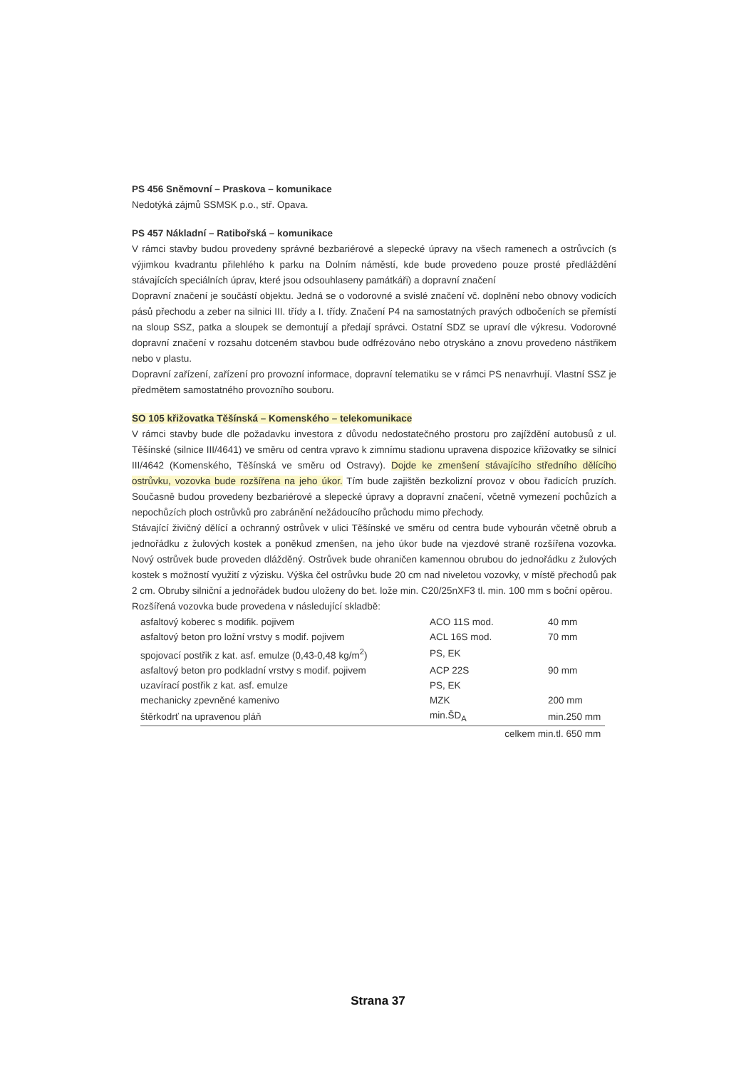PS 456 Sněmovní – Praskova – komunikace
Nedotýká zájmů SSMSK p.o., stř. Opava.
PS 457 Nákladní – Ratibořská – komunikace
V rámci stavby budou provedeny správné bezbariérové a slepecké úpravy na všech ramenech a ostrůvcích (s výjimkou kvadrantu přilehlého k parku na Dolním náměstí, kde bude provedeno pouze prosté předláždění stávajících speciálních úprav, které jsou odsouhlaseny památkáři) a dopravní značení
Dopravní značení je součástí objektu. Jedná se o vodorovné a svislé značení vč. doplnění nebo obnovy vodicích pásů přechodu a zeber na silnici III. třídy a I. třídy. Značení P4 na samostatných pravých odbočeních se přemístí na sloup SSZ, patka a sloupek se demontují a předají správci. Ostatní SDZ se upraví dle výkresu. Vodorovné dopravní značení v rozsahu dotceném stavbou bude odfrézováno nebo otryskáno a znovu provedeno nástřikem nebo v plastu.
Dopravní zařízení, zařízení pro provozní informace, dopravní telematiku se v rámci PS nenavrhují. Vlastní SSZ je předmětem samostatného provozního souboru.
SO 105 křižovatka Těšínská – Komenského – telekomunikace
V rámci stavby bude dle požadavku investora z důvodu nedostatečného prostoru pro zajíždění autobusů z ul. Těšínské (silnice III/4641) ve směru od centra vpravo k zimnímu stadionu upravena dispozice křižovatky se silnicí III/4642 (Komenského, Těšínská ve směru od Ostravy). Dojde ke zmenšení stávajícího středního dělícího ostrůvku, vozovka bude rozšířena na jeho úkor. Tím bude zajištěn bezkolizní provoz v obou řadicích pruzích. Současně budou provedeny bezbariérové a slepecké úpravy a dopravní značení, včetně vymezení pochůzích a nepochůzích ploch ostrůvků pro zabránění nežádoucího průchodu mimo přechody.
Stávající živičný dělící a ochranný ostrůvek v ulici Těšínské ve směru od centra bude vybourán včetně obrub a jednořádku z žulových kostek a poněkud zmenšen, na jeho úkor bude na vjezdové straně rozšířena vozovka. Nový ostrůvek bude proveden dlážděný. Ostrůvek bude ohraničen kamennou obrubou do jednořádku z žulových kostek s možností využití z výzisku. Výška čel ostrůvku bude 20 cm nad niveletou vozovky, v místě přechodů pak 2 cm. Obruby silniční a jednořádek budou uloženy do bet. lože min. C20/25nXF3 tl. min. 100 mm s boční opěrou.
Rozšířená vozovka bude provedena v následující skladbě:
| asfaltový koberec s modifik. pojivem | ACO 11S mod. | 40 mm |
| asfaltový beton pro ložní vrstvy s modif. pojivem | ACL 16S mod. | 70 mm |
| spojovací postřik z kat. asf. emulze (0,43-0,48 kg/m<sup>2</sup>) | PS, EK | |
| asfaltový beton pro podkladní vrstvy s modif. pojivem | ACP 22S | 90 mm |
| uzavírací postřik z kat. asf. emulze | PS, EK | |
| mechanicky zpevněné kamenivo | MZK | 200 mm |
| štěrkodrť na upravenou pláň | min.ŠD<sub>A</sub> | min.250 mm |
| | celkem min.tl. 650 mm | |
Strana 37